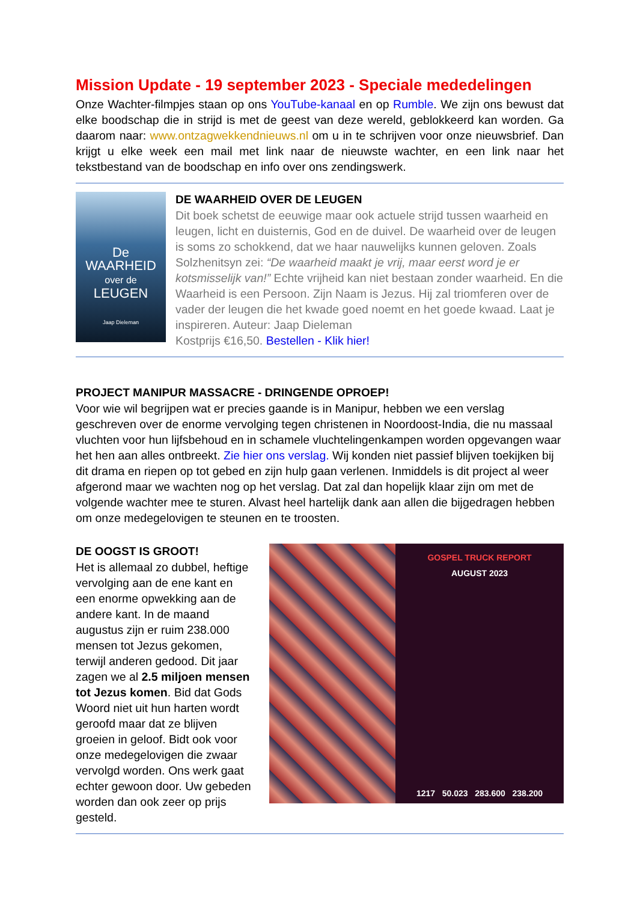Mission Update - 19 september 2023 - Speciale mededelingen
Onze Wachter-filmpjes staan op ons YouTube-kanaal en op Rumble. We zijn ons bewust dat elke boodschap die in strijd is met de geest van deze wereld, geblokkeerd kan worden. Ga daarom naar: www.ontzagwekkendnieuws.nl om u in te schrijven voor onze nieuwsbrief. Dan krijgt u elke week een mail met link naar de nieuwste wachter, en een link naar het tekstbestand van de boodschap en info over ons zendingswerk.
De
WAARHEID
over de
LEUGEN
Jaap Dieleman
DE WAARHEID OVER DE LEUGEN
Dit boek schetst de eeuwige maar ook actuele strijd tussen waarheid en leugen, licht en duisternis, God en de duivel. De waarheid over de leugen is soms zo schokkend, dat we haar nauwelijks kunnen geloven. Zoals Solzhenitsyn zei: “De waarheid maakt je vrij, maar eerst word je er kotsmisselijk van!” Echte vrijheid kan niet bestaan zonder waarheid. En die Waarheid is een Persoon. Zijn Naam is Jezus. Hij zal triomferen over de vader der leugen die het kwade goed noemt en het goede kwaad. Laat je inspireren. Auteur: Jaap Dieleman
Kostprijs €16,50. Bestellen - Klik hier!
PROJECT MANIPUR MASSACRE - DRINGENDE OPROEP!
Voor wie wil begrijpen wat er precies gaande is in Manipur, hebben we een verslag geschreven over de enorme vervolging tegen christenen in Noordoost-India, die nu massaal vluchten voor hun lijfsbehoud en in schamele vluchtelingenkampen worden opgevangen waar het hen aan alles ontbreekt. Zie hier ons verslag. Wij konden niet passief blijven toekijken bij dit drama en riepen op tot gebed en zijn hulp gaan verlenen. Inmiddels is dit project al weer afgerond maar we wachten nog op het verslag. Dat zal dan hopelijk klaar zijn om met de volgende wachter mee te sturen. Alvast heel hartelijk dank aan allen die bijgedragen hebben om onze medegelovigen te steunen en te troosten.
DE OOGST IS GROOT!
Het is allemaal zo dubbel, heftige vervolging aan de ene kant en een enorme opwekking aan de andere kant. In de maand augustus zijn er ruim 238.000 mensen tot Jezus gekomen, terwijl anderen gedood. Dit jaar zagen we al 2.5 miljoen mensen tot Jezus komen. Bid dat Gods Woord niet uit hun harten wordt geroofd maar dat ze blijven groeien in geloof. Bidt ook voor onze medegelovigen die zwaar vervolgd worden. Ons werk gaat echter gewoon door. Uw gebeden worden dan ook zeer op prijs gesteld.
GOSPEL TRUCK REPORT
AUGUST 2023
1217 50.023 283.600 238.200